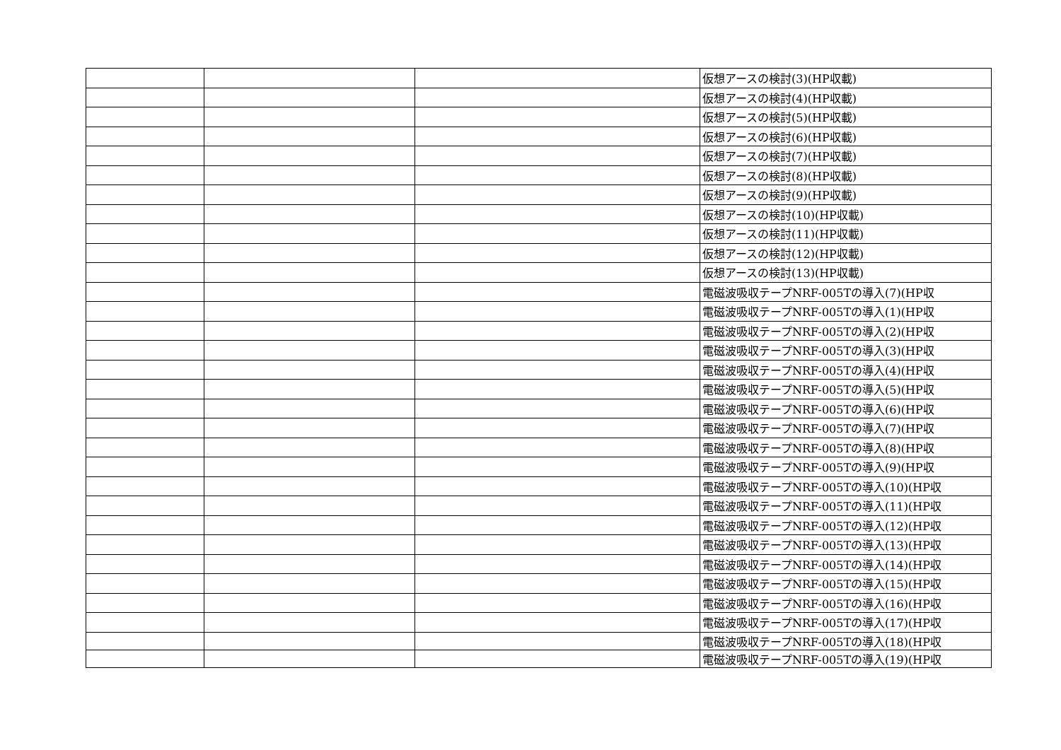| | | | 仮想アースの検討(3)(HP収載) |
| | | | 仮想アースの検討(4)(HP収載) |
| | | | 仮想アースの検討(5)(HP収載) |
| | | | 仮想アースの検討(6)(HP収載) |
| | | | 仮想アースの検討(7)(HP収載) |
| | | | 仮想アースの検討(8)(HP収載) |
| | | | 仮想アースの検討(9)(HP収載) |
| | | | 仮想アースの検討(10)(HP収載) |
| | | | 仮想アースの検討(11)(HP収載) |
| | | | 仮想アースの検討(12)(HP収載) |
| | | | 仮想アースの検討(13)(HP収載) |
| | | | 電磁波吸収テープNRF-005Tの導入(7)(HP収 |
| | | | 電磁波吸収テープNRF-005Tの導入(1)(HP収 |
| | | | 電磁波吸収テープNRF-005Tの導入(2)(HP収 |
| | | | 電磁波吸収テープNRF-005Tの導入(3)(HP収 |
| | | | 電磁波吸収テープNRF-005Tの導入(4)(HP収 |
| | | | 電磁波吸収テープNRF-005Tの導入(5)(HP収 |
| | | | 電磁波吸収テープNRF-005Tの導入(6)(HP収 |
| | | | 電磁波吸収テープNRF-005Tの導入(7)(HP収 |
| | | | 電磁波吸収テープNRF-005Tの導入(8)(HP収 |
| | | | 電磁波吸収テープNRF-005Tの導入(9)(HP収 |
| | | | 電磁波吸収テープNRF-005Tの導入(10)(HP収 |
| | | | 電磁波吸収テープNRF-005Tの導入(11)(HP収 |
| | | | 電磁波吸収テープNRF-005Tの導入(12)(HP収 |
| | | | 電磁波吸収テープNRF-005Tの導入(13)(HP収 |
| | | | 電磁波吸収テープNRF-005Tの導入(14)(HP収 |
| | | | 電磁波吸収テープNRF-005Tの導入(15)(HP収 |
| | | | 電磁波吸収テープNRF-005Tの導入(16)(HP収 |
| | | | 電磁波吸収テープNRF-005Tの導入(17)(HP収 |
| | | | 電磁波吸収テープNRF-005Tの導入(18)(HP収 |
| | | | 電磁波吸収テープNRF-005Tの導入(19)(HP収 |